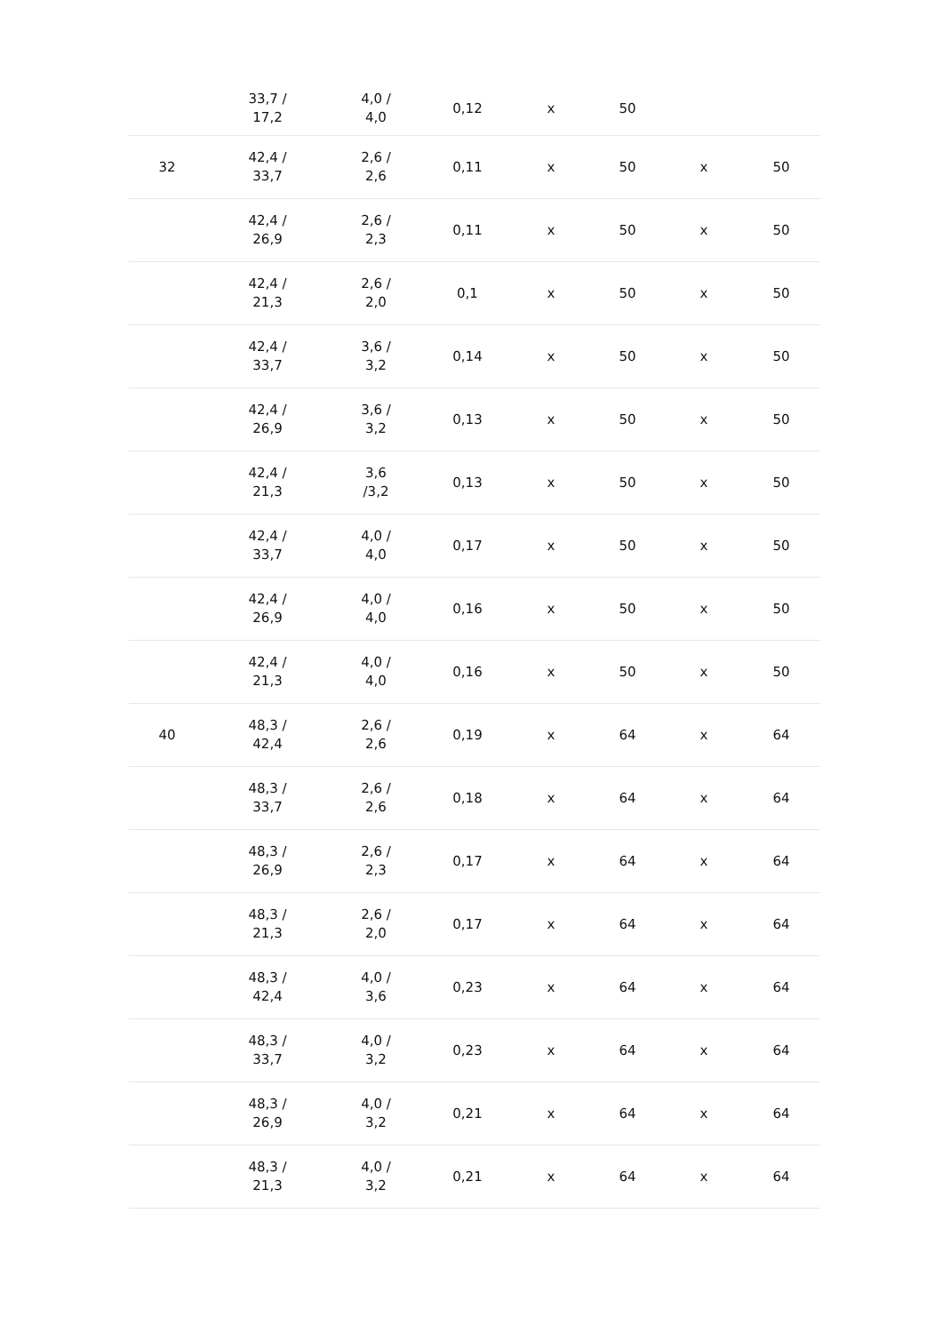| | 33,7 / 17,2 | 4,0 / 4,0 | 0,12 | x | 50 | | |
| 32 | 42,4 / 33,7 | 2,6 / 2,6 | 0,11 | x | 50 | x | 50 |
| | 42,4 / 26,9 | 2,6 / 2,3 | 0,11 | x | 50 | x | 50 |
| | 42,4 / 21,3 | 2,6 / 2,0 | 0,1 | x | 50 | x | 50 |
| | 42,4 / 33,7 | 3,6 / 3,2 | 0,14 | x | 50 | x | 50 |
| | 42,4 / 26,9 | 3,6 / 3,2 | 0,13 | x | 50 | x | 50 |
| | 42,4 / 21,3 | 3,6 /3,2 | 0,13 | x | 50 | x | 50 |
| | 42,4 / 33,7 | 4,0 / 4,0 | 0,17 | x | 50 | x | 50 |
| | 42,4 / 26,9 | 4,0 / 4,0 | 0,16 | x | 50 | x | 50 |
| | 42,4 / 21,3 | 4,0 / 4,0 | 0,16 | x | 50 | x | 50 |
| 40 | 48,3 / 42,4 | 2,6 / 2,6 | 0,19 | x | 64 | x | 64 |
| | 48,3 / 33,7 | 2,6 / 2,6 | 0,18 | x | 64 | x | 64 |
| | 48,3 / 26,9 | 2,6 / 2,3 | 0,17 | x | 64 | x | 64 |
| | 48,3 / 21,3 | 2,6 / 2,0 | 0,17 | x | 64 | x | 64 |
| | 48,3 / 42,4 | 4,0 / 3,6 | 0,23 | x | 64 | x | 64 |
| | 48,3 / 33,7 | 4,0 / 3,2 | 0,23 | x | 64 | x | 64 |
| | 48,3 / 26,9 | 4,0 / 3,2 | 0,21 | x | 64 | x | 64 |
| | 48,3 / 21,3 | 4,0 / 3,2 | 0,21 | x | 64 | x | 64 |